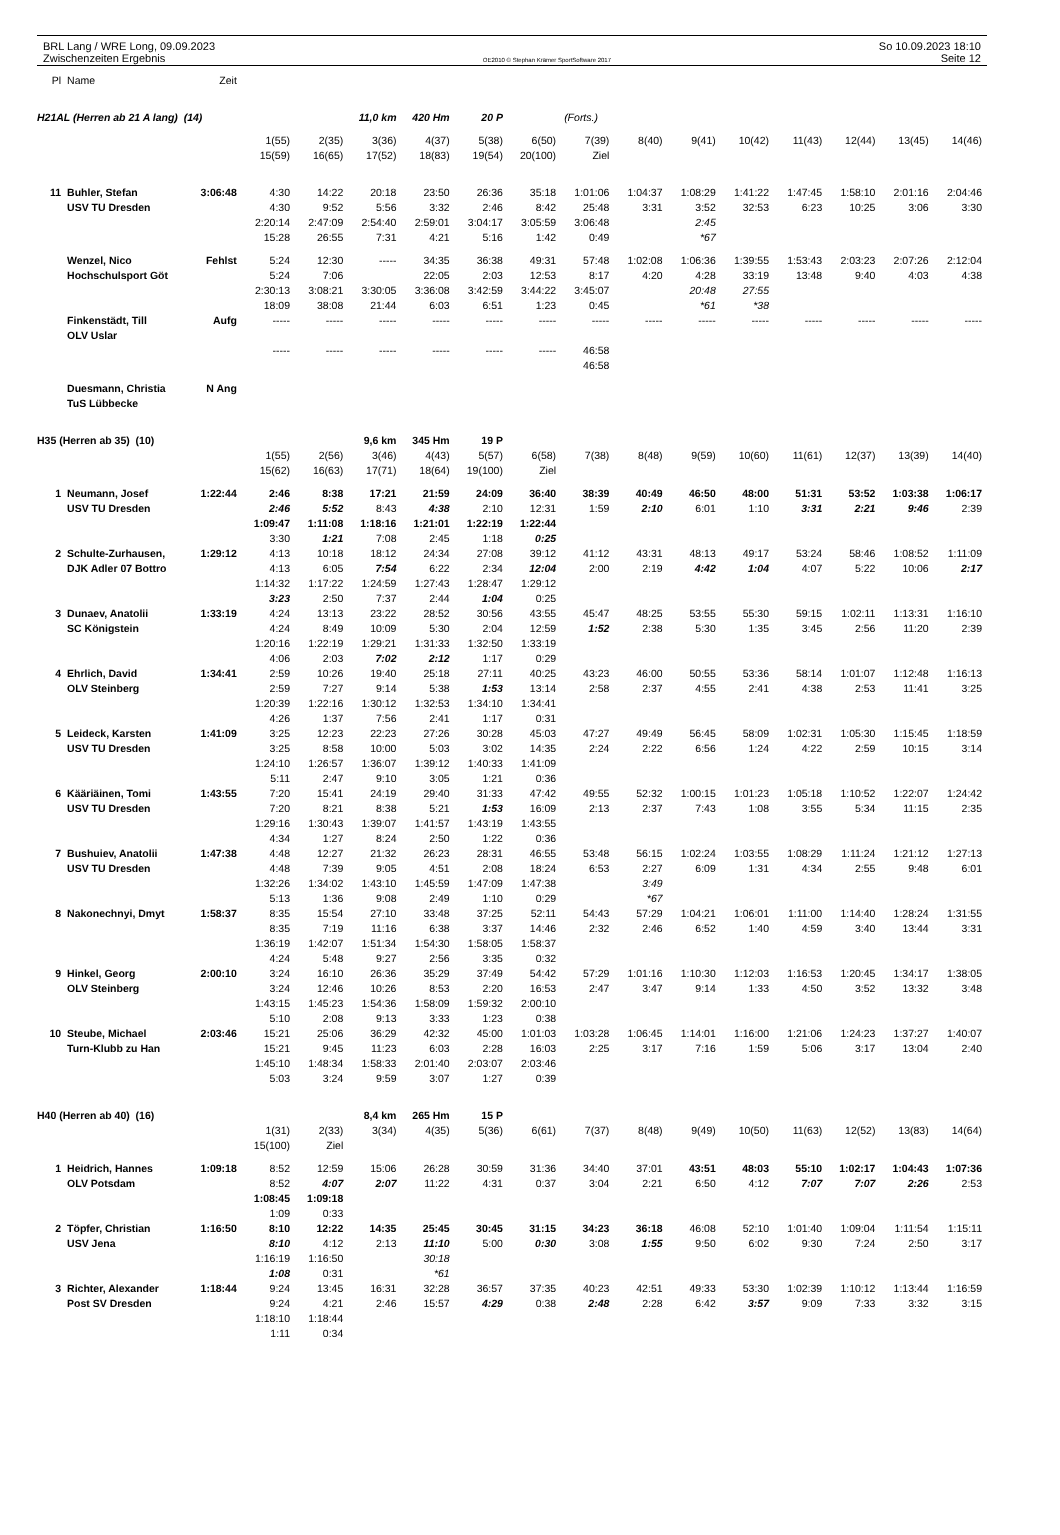BRL Lang / WRE Long, 09.09.2023
Zwischenzeiten Ergebnis
OE2010 © Stephan Krämer SportSoftware 2017
So 10.09.2023 18:10
Seite 12
| Pl | Name | Zeit | | | | | | | | | | | | | | |
| H21AL (Herren ab 21 A lang) (14) | | | | | 11,0 km | 420 Hm | 20 P | | (Forts.) | | | | | | | |
| | | | 1(55) | 2(35) | 3(36) | 4(37) | 5(38) | 6(50) | 7(39) | 8(40) | 9(41) | 10(42) | 11(43) | 12(44) | 13(45) | 14(46) |
| | | | 15(59) | 16(65) | 17(52) | 18(83) | 19(54) | 20(100) | Ziel | | | | | | | |
| 11 | Buhler, Stefan | 3:06:48 | 4:30 | 14:22 | 20:18 | 23:50 | 26:36 | 35:18 | 1:01:06 | 1:04:37 | 1:08:29 | 1:41:22 | 1:47:45 | 1:58:10 | 2:01:16 | 2:04:46 |
| | USV TU Dresden | | 4:30 | 9:52 | 5:56 | 3:32 | 2:46 | 8:42 | 25:48 | 3:31 | 3:52 | 32:53 | 6:23 | 10:25 | 3:06 | 3:30 |
| | | | 2:20:14 | 2:47:09 | 2:54:40 | 2:59:01 | 3:04:17 | 3:05:59 | 3:06:48 | | 2:45 | | | | | |
| | | | 15:28 | 26:55 | 7:31 | 4:21 | 5:16 | 1:42 | 0:49 | | *67 | | | | | |
| | Wenzel, Nico | Fehlst | 5:24 | 12:30 | ----- | 34:35 | 36:38 | 49:31 | 57:48 | 1:02:08 | 1:06:36 | 1:39:55 | 1:53:43 | 2:03:23 | 2:07:26 | 2:12:04 |
| | Hochschulsport Göt | | 5:24 | 7:06 | | 22:05 | 2:03 | 12:53 | 8:17 | 4:20 | 4:28 | 33:19 | 13:48 | 9:40 | 4:03 | 4:38 |
| | | | 2:30:13 | 3:08:21 | 3:30:05 | 3:36:08 | 3:42:59 | 3:44:22 | 3:45:07 | | 20:48 | 27:55 | | | | |
| | | | 18:09 | 38:08 | 21:44 | 6:03 | 6:51 | 1:23 | 0:45 | | *61 | *38 | | | | |
| | Finkenstädt, Till | Aufg | ----- | ----- | ----- | ----- | ----- | ----- | ----- | ----- | ----- | ----- | ----- | ----- | ----- | ----- |
| | OLV Uslar | | | | | | | | | | | | | | | |
| | | | ----- | ----- | ----- | ----- | ----- | ----- | 46:58 | | | | | | | |
| | | | | | | | | | 46:58 | | | | | | | |
| | Duesmann, Christia | N Ang | | | | | | | | | | | | | | |
| | TuS Lübbecke | | | | | | | | | | | | | | | |
| H35 (Herren ab 35) (10) | | | | | 9,6 km | 345 Hm | 19 P | | | | | | | | | |
| | | | 1(55) | 2(56) | 3(46) | 4(43) | 5(57) | 6(58) | 7(38) | 8(48) | 9(59) | 10(60) | 11(61) | 12(37) | 13(39) | 14(40) |
| | | | 15(62) | 16(63) | 17(71) | 18(64) | 19(100) | Ziel | | | | | | | | |
| 1 | Neumann, Josef | 1:22:44 | 2:46 | 8:38 | 17:21 | 21:59 | 24:09 | 36:40 | 38:39 | 40:49 | 46:50 | 48:00 | 51:31 | 53:52 | 1:03:38 | 1:06:17 |
| | USV TU Dresden | | 2:46 | 5:52 | 8:43 | 4:38 | 2:10 | 12:31 | 1:59 | 2:10 | 6:01 | 1:10 | 3:31 | 2:21 | 9:46 | 2:39 |
| | | | 1:09:47 | 1:11:08 | 1:18:16 | 1:21:01 | 1:22:19 | 1:22:44 | | | | | | | | |
| | | | 3:30 | 1:21 | 7:08 | 2:45 | 1:18 | 0:25 | | | | | | | | |
| 2 | Schulte-Zurhausen, | 1:29:12 | 4:13 | 10:18 | 18:12 | 24:34 | 27:08 | 39:12 | 41:12 | 43:31 | 48:13 | 49:17 | 53:24 | 58:46 | 1:08:52 | 1:11:09 |
| | DJK Adler 07 Bottro | | 4:13 | 6:05 | 7:54 | 6:22 | 2:34 | 12:04 | 2:00 | 2:19 | 4:42 | 1:04 | 4:07 | 5:22 | 10:06 | 2:17 |
| | | | 1:14:32 | 1:17:22 | 1:24:59 | 1:27:43 | 1:28:47 | 1:29:12 | | | | | | | | |
| | | | 3:23 | 2:50 | 7:37 | 2:44 | 1:04 | 0:25 | | | | | | | | |
| 3 | Dunaev, Anatolii | 1:33:19 | 4:24 | 13:13 | 23:22 | 28:52 | 30:56 | 43:55 | 45:47 | 48:25 | 53:55 | 55:30 | 59:15 | 1:02:11 | 1:13:31 | 1:16:10 |
| | SC Königstein | | 4:24 | 8:49 | 10:09 | 5:30 | 2:04 | 12:59 | 1:52 | 2:38 | 5:30 | 1:35 | 3:45 | 2:56 | 11:20 | 2:39 |
| | | | 1:20:16 | 1:22:19 | 1:29:21 | 1:31:33 | 1:32:50 | 1:33:19 | | | | | | | | |
| | | | 4:06 | 2:03 | 7:02 | 2:12 | 1:17 | 0:29 | | | | | | | | |
| 4 | Ehrlich, David | 1:34:41 | 2:59 | 10:26 | 19:40 | 25:18 | 27:11 | 40:25 | 43:23 | 46:00 | 50:55 | 53:36 | 58:14 | 1:01:07 | 1:12:48 | 1:16:13 |
| | OLV Steinberg | | 2:59 | 7:27 | 9:14 | 5:38 | 1:53 | 13:14 | 2:58 | 2:37 | 4:55 | 2:41 | 4:38 | 2:53 | 11:41 | 3:25 |
| | | | 1:20:39 | 1:22:16 | 1:30:12 | 1:32:53 | 1:34:10 | 1:34:41 | | | | | | | | |
| | | | 4:26 | 1:37 | 7:56 | 2:41 | 1:17 | 0:31 | | | | | | | | |
| 5 | Leideck, Karsten | 1:41:09 | 3:25 | 12:23 | 22:23 | 27:26 | 30:28 | 45:03 | 47:27 | 49:49 | 56:45 | 58:09 | 1:02:31 | 1:05:30 | 1:15:45 | 1:18:59 |
| | USV TU Dresden | | 3:25 | 8:58 | 10:00 | 5:03 | 3:02 | 14:35 | 2:24 | 2:22 | 6:56 | 1:24 | 4:22 | 2:59 | 10:15 | 3:14 |
| | | | 1:24:10 | 1:26:57 | 1:36:07 | 1:39:12 | 1:40:33 | 1:41:09 | | | | | | | | |
| | | | 5:11 | 2:47 | 9:10 | 3:05 | 1:21 | 0:36 | | | | | | | | |
| 6 | Kääriäinen, Tomi | 1:43:55 | 7:20 | 15:41 | 24:19 | 29:40 | 31:33 | 47:42 | 49:55 | 52:32 | 1:00:15 | 1:01:23 | 1:05:18 | 1:10:52 | 1:22:07 | 1:24:42 |
| | USV TU Dresden | | 7:20 | 8:21 | 8:38 | 5:21 | 1:53 | 16:09 | 2:13 | 2:37 | 7:43 | 1:08 | 3:55 | 5:34 | 11:15 | 2:35 |
| | | | 1:29:16 | 1:30:43 | 1:39:07 | 1:41:57 | 1:43:19 | 1:43:55 | | | | | | | | |
| | | | 4:34 | 1:27 | 8:24 | 2:50 | 1:22 | 0:36 | | | | | | | | |
| 7 | Bushuiev, Anatolii | 1:47:38 | 4:48 | 12:27 | 21:32 | 26:23 | 28:31 | 46:55 | 53:48 | 56:15 | 1:02:24 | 1:03:55 | 1:08:29 | 1:11:24 | 1:21:12 | 1:27:13 |
| | USV TU Dresden | | 4:48 | 7:39 | 9:05 | 4:51 | 2:08 | 18:24 | 6:53 | 2:27 | 6:09 | 1:31 | 4:34 | 2:55 | 9:48 | 6:01 |
| | | | 1:32:26 | 1:34:02 | 1:43:10 | 1:45:59 | 1:47:09 | 1:47:38 | | 3:49 | | | | | | |
| | | | 5:13 | 1:36 | 9:08 | 2:49 | 1:10 | 0:29 | | *67 | | | | | | |
| 8 | Nakonechnyi, Dmyt | 1:58:37 | 8:35 | 15:54 | 27:10 | 33:48 | 37:25 | 52:11 | 54:43 | 57:29 | 1:04:21 | 1:06:01 | 1:11:00 | 1:14:40 | 1:28:24 | 1:31:55 |
| | | | 8:35 | 7:19 | 11:16 | 6:38 | 3:37 | 14:46 | 2:32 | 2:46 | 6:52 | 1:40 | 4:59 | 3:40 | 13:44 | 3:31 |
| | | | 1:36:19 | 1:42:07 | 1:51:34 | 1:54:30 | 1:58:05 | 1:58:37 | | | | | | | | |
| | | | 4:24 | 5:48 | 9:27 | 2:56 | 3:35 | 0:32 | | | | | | | | |
| 9 | Hinkel, Georg | 2:00:10 | 3:24 | 16:10 | 26:36 | 35:29 | 37:49 | 54:42 | 57:29 | 1:01:16 | 1:10:30 | 1:12:03 | 1:16:53 | 1:20:45 | 1:34:17 | 1:38:05 |
| | OLV Steinberg | | 3:24 | 12:46 | 10:26 | 8:53 | 2:20 | 16:53 | 2:47 | 3:47 | 9:14 | 1:33 | 4:50 | 3:52 | 13:32 | 3:48 |
| | | | 1:43:15 | 1:45:23 | 1:54:36 | 1:58:09 | 1:59:32 | 2:00:10 | | | | | | | | |
| | | | 5:10 | 2:08 | 9:13 | 3:33 | 1:23 | 0:38 | | | | | | | | |
| 10 | Steube, Michael | 2:03:46 | 15:21 | 25:06 | 36:29 | 42:32 | 45:00 | 1:01:03 | 1:03:28 | 1:06:45 | 1:14:01 | 1:16:00 | 1:21:06 | 1:24:23 | 1:37:27 | 1:40:07 |
| | Turn-Klubb zu Han | | 15:21 | 9:45 | 11:23 | 6:03 | 2:28 | 16:03 | 2:25 | 3:17 | 7:16 | 1:59 | 5:06 | 3:17 | 13:04 | 2:40 |
| | | | 1:45:10 | 1:48:34 | 1:58:33 | 2:01:40 | 2:03:07 | 2:03:46 | | | | | | | | |
| | | | 5:03 | 3:24 | 9:59 | 3:07 | 1:27 | 0:39 | | | | | | | | |
| H40 (Herren ab 40) (16) | | | | | 8,4 km | 265 Hm | 15 P | | | | | | | | | |
| | | | 1(31) | 2(33) | 3(34) | 4(35) | 5(36) | 6(61) | 7(37) | 8(48) | 9(49) | 10(50) | 11(63) | 12(52) | 13(83) | 14(64) |
| | | | 15(100) | Ziel | | | | | | | | | | | | |
| 1 | Heidrich, Hannes | 1:09:18 | 8:52 | 12:59 | 15:06 | 26:28 | 30:59 | 31:36 | 34:40 | 37:01 | 43:51 | 48:03 | 55:10 | 1:02:17 | 1:04:43 | 1:07:36 |
| | OLV Potsdam | | 8:52 | 4:07 | 2:07 | 11:22 | 4:31 | 0:37 | 3:04 | 2:21 | 6:50 | 4:12 | 7:07 | 7:07 | 2:26 | 2:53 |
| | | | 1:08:45 | 1:09:18 | | | | | | | | | | | | |
| | | | 1:09 | 0:33 | | | | | | | | | | | | |
| 2 | Töpfer, Christian | 1:16:50 | 8:10 | 12:22 | 14:35 | 25:45 | 30:45 | 31:15 | 34:23 | 36:18 | 46:08 | 52:10 | 1:01:40 | 1:09:04 | 1:11:54 | 1:15:11 |
| | USV Jena | | 8:10 | 4:12 | 2:13 | 11:10 | 5:00 | 0:30 | 3:08 | 1:55 | 9:50 | 6:02 | 9:30 | 7:24 | 2:50 | 3:17 |
| | | | 1:16:19 | 1:16:50 | | 30:18 | | | | | | | | | | |
| | | | 1:08 | 0:31 | | *61 | | | | | | | | | | |
| 3 | Richter, Alexander | 1:18:44 | 9:24 | 13:45 | 16:31 | 32:28 | 36:57 | 37:35 | 40:23 | 42:51 | 49:33 | 53:30 | 1:02:39 | 1:10:12 | 1:13:44 | 1:16:59 |
| | Post SV Dresden | | 9:24 | 4:21 | 2:46 | 15:57 | 4:29 | 0:38 | 2:48 | 2:28 | 6:42 | 3:57 | 9:09 | 7:33 | 3:32 | 3:15 |
| | | | 1:18:10 | 1:18:44 | | | | | | | | | | | | |
| | | | 1:11 | 0:34 | | | | | | | | | | | | |